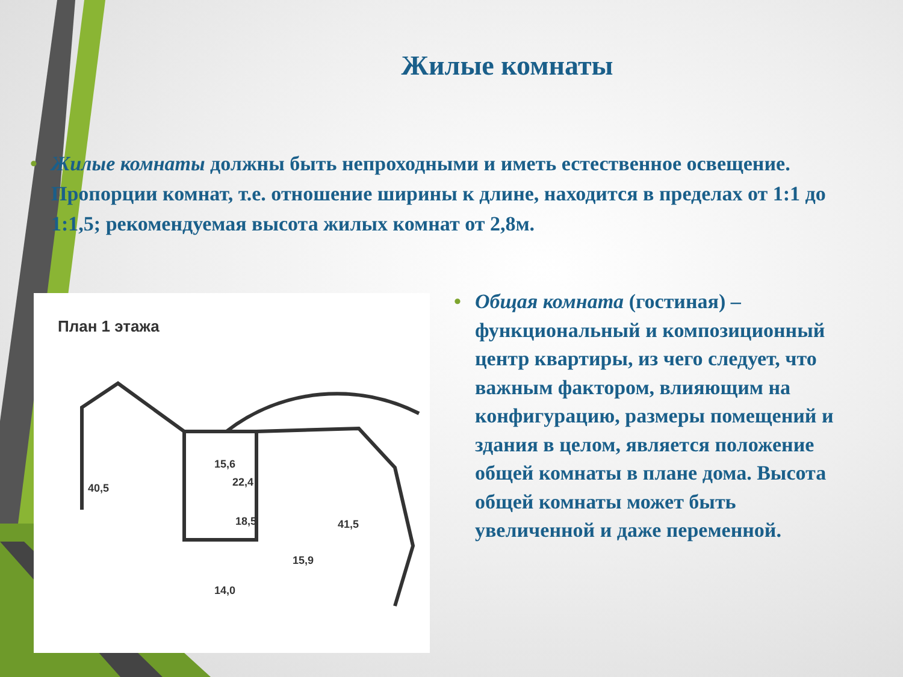Жилые комнаты
• Жилые комнаты должны быть непроходными и иметь естественное освещение. Пропорции комнат, т.е. отношение ширины к длине, находится в пределах от 1:1 до 1:1,5; рекомендуемая высота жилых комнат от 2,8м.
План 1 этажа
40,5
22,4
18,5
41,5
15,9
14,0
15,6
• Общая комната (гостиная) – функциональный и композиционный центр квартиры, из чего следует, что важным фактором, влияющим на конфигурацию, размеры помещений и здания в целом, является положение общей комнаты в плане дома. Высота общей комнаты может быть увеличенной и даже переменной.